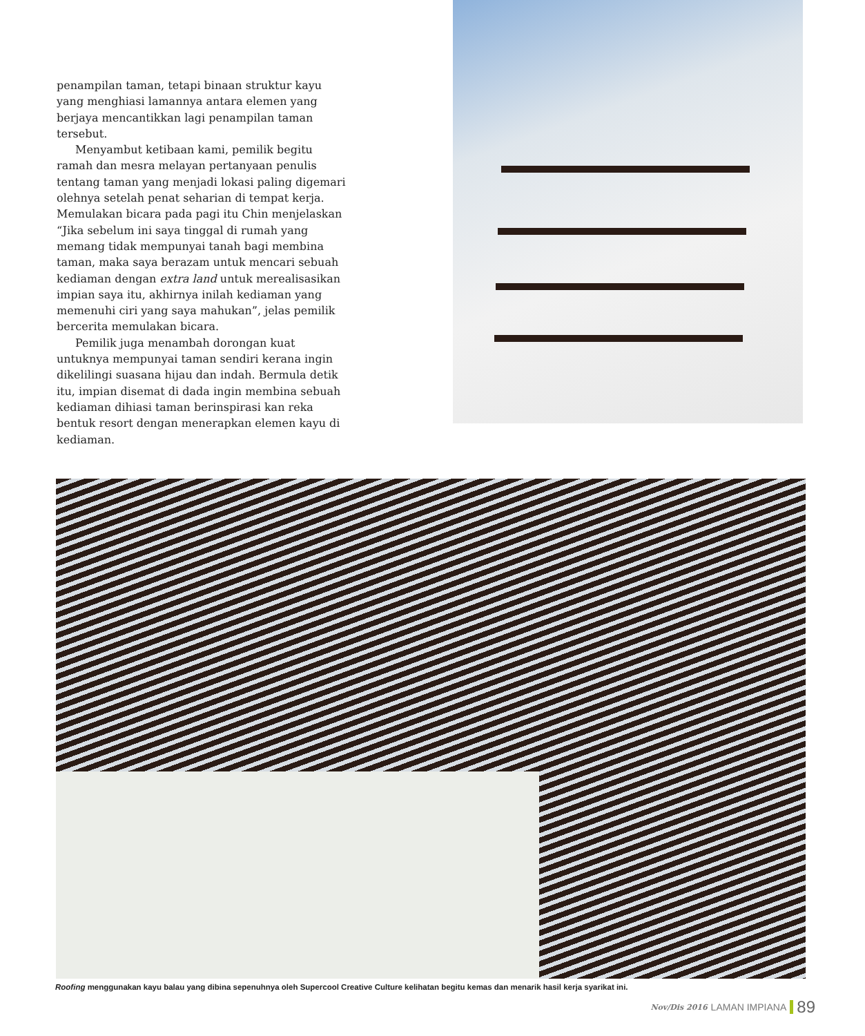penampilan taman, tetapi binaan struktur kayu yang menghiasi lamannya antara elemen yang berjaya mencantikkan lagi penampilan taman tersebut.
Menyambut ketibaan kami, pemilik begitu ramah dan mesra melayan pertanyaan penulis tentang taman yang menjadi lokasi paling digemari olehnya setelah penat seharian di tempat kerja. Memulakan bicara pada pagi itu Chin menjelaskan “Jika sebelum ini saya tinggal di rumah yang memang tidak mempunyai tanah bagi membina taman, maka saya berazam untuk mencari sebuah kediaman dengan extra land untuk merealisasikan impian saya itu, akhirnya inilah kediaman yang memenuhi ciri yang saya mahukan”, jelas pemilik bercerita memulakan bicara.
Pemilik juga menambah dorongan kuat untuknya mempunyai taman sendiri kerana ingin dikelilingi suasana hijau dan indah. Bermula detik itu, impian disemat di dada ingin membina sebuah kediaman dihiasi taman berinspirasi kan reka bentuk resort dengan menerapkan elemen kayu di kediaman.
Roofing menggunakan kayu balau yang dibina sepenuhnya oleh Supercool Creative Culture kelihatan begitu kemas dan menarik hasil kerja syarikat ini.
Nov/Dis 2016 LAMAN IMPIANA 89